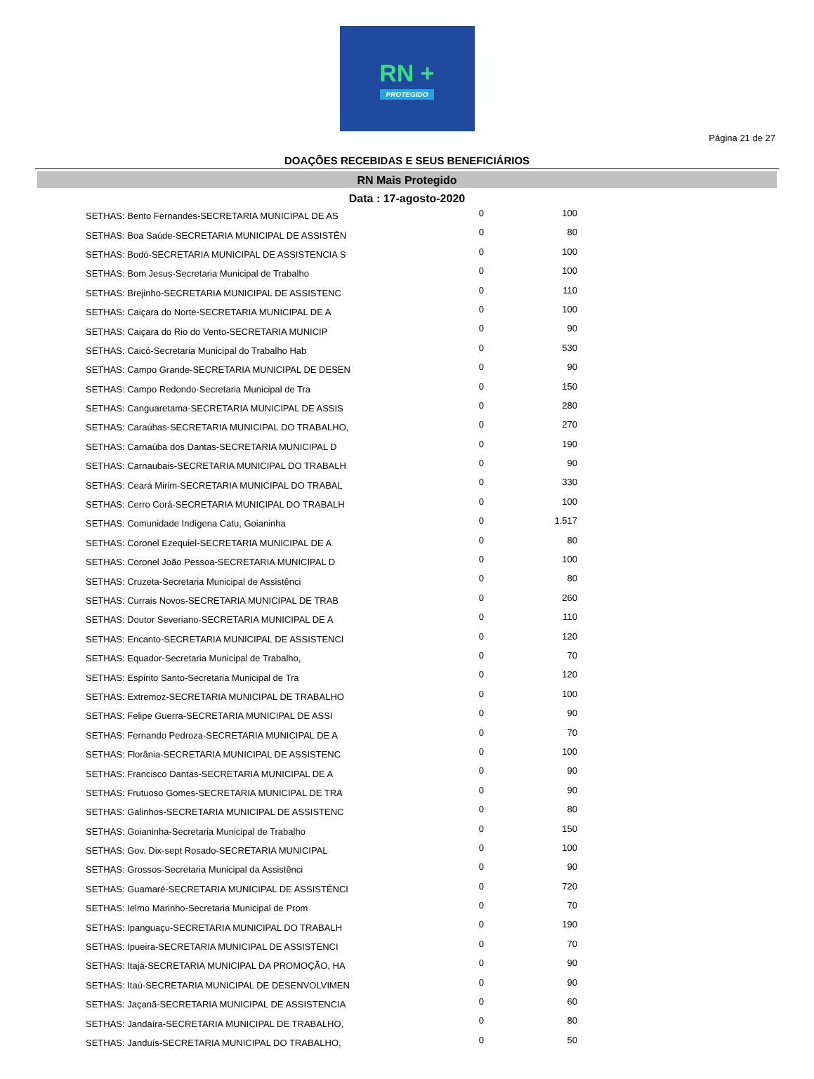RN +
PROTEGIDO
Página 21 de 27
DOAÇÕES RECEBIDAS E SEUS BENEFICIÁRIOS
RN Mais Protegido
Data : 17-agosto-2020
| SETHAS: Bento Fernandes-SECRETARIA MUNICIPAL DE AS | 0 | 100 |
| SETHAS: Boa Saúde-SECRETARIA MUNICIPAL DE ASSISTÊN | 0 | 80 |
| SETHAS: Bodó-SECRETARIA MUNICIPAL DE ASSISTENCIA S | 0 | 100 |
| SETHAS: Bom Jesus-Secretaria Municipal de Trabalho | 0 | 100 |
| SETHAS: Brejinho-SECRETARIA MUNICIPAL DE ASSISTENC | 0 | 110 |
| SETHAS: Caiçara do Norte-SECRETARIA MUNICIPAL DE A | 0 | 100 |
| SETHAS: Caiçara do Rio do Vento-SECRETARIA MUNICIP | 0 | 90 |
| SETHAS: Caicó-Secretaria Municipal do Trabalho Hab | 0 | 530 |
| SETHAS: Campo Grande-SECRETARIA MUNICIPAL DE DESEN | 0 | 90 |
| SETHAS: Campo Redondo-Secretaria Municipal de Tra | 0 | 150 |
| SETHAS: Canguaretama-SECRETARIA MUNICIPAL DE ASSIS | 0 | 280 |
| SETHAS: Caraúbas-SECRETARIA MUNICIPAL DO TRABALHO, | 0 | 270 |
| SETHAS: Carnaúba dos Dantas-SECRETARIA MUNICIPAL D | 0 | 190 |
| SETHAS: Carnaubais-SECRETARIA MUNICIPAL DO TRABALH | 0 | 90 |
| SETHAS: Ceará Mirim-SECRETARIA MUNICIPAL DO TRABAL | 0 | 330 |
| SETHAS: Cerro Corá-SECRETARIA MUNICIPAL DO TRABALH | 0 | 100 |
| SETHAS: Comunidade Indígena Catu, Goianinha | 0 | 1.517 |
| SETHAS: Coronel Ezequiel-SECRETARIA MUNICIPAL DE A | 0 | 80 |
| SETHAS: Coronel João Pessoa-SECRETARIA MUNICIPAL D | 0 | 100 |
| SETHAS: Cruzeta-Secretaria Municipal de Assistênci | 0 | 80 |
| SETHAS: Currais Novos-SECRETARIA MUNICIPAL DE TRAB | 0 | 260 |
| SETHAS: Doutor Severiano-SECRETARIA MUNICIPAL DE A | 0 | 110 |
| SETHAS: Encanto-SECRETARIA MUNICIPAL DE ASSISTENCI | 0 | 120 |
| SETHAS: Equador-Secretaria Municipal de Trabalho, | 0 | 70 |
| SETHAS: Espírito Santo-Secretaria Municipal de Tra | 0 | 120 |
| SETHAS: Extremoz-SECRETARIA MUNICIPAL DE TRABALHO | 0 | 100 |
| SETHAS: Felipe Guerra-SECRETARIA MUNICIPAL DE ASSI | 0 | 90 |
| SETHAS: Fernando Pedroza-SECRETARIA MUNICIPAL DE A | 0 | 70 |
| SETHAS: Florânia-SECRETARIA MUNICIPAL DE ASSISTENC | 0 | 100 |
| SETHAS: Francisco Dantas-SECRETARIA MUNICIPAL DE A | 0 | 90 |
| SETHAS: Frutuoso Gomes-SECRETARIA MUNICIPAL DE TRA | 0 | 90 |
| SETHAS: Galinhos-SECRETARIA MUNICIPAL DE ASSISTENC | 0 | 80 |
| SETHAS: Goianinha-Secretaria Municipal de Trabalho | 0 | 150 |
| SETHAS: Gov. Dix-sept Rosado-SECRETARIA MUNICIPAL | 0 | 100 |
| SETHAS: Grossos-Secretaria Municipal da Assistênci | 0 | 90 |
| SETHAS: Guamaré-SECRETARIA MUNICIPAL DE ASSISTÊNCI | 0 | 720 |
| SETHAS: Ielmo Marinho-Secretaria Municipal de Prom | 0 | 70 |
| SETHAS: Ipanguaçu-SECRETARIA MUNICIPAL DO TRABALH | 0 | 190 |
| SETHAS: Ipueira-SECRETARIA MUNICIPAL DE ASSISTENCI | 0 | 70 |
| SETHAS: Itajá-SECRETARIA MUNICIPAL DA PROMOÇÃO, HA | 0 | 90 |
| SETHAS: Itaú-SECRETARIA MUNICIPAL DE DESENVOLVIMEN | 0 | 90 |
| SETHAS: Jaçanã-SECRETARIA MUNICIPAL DE ASSISTENCIA | 0 | 60 |
| SETHAS: Jandaíra-SECRETARIA MUNICIPAL DE TRABALHO, | 0 | 80 |
| SETHAS: Janduís-SECRETARIA MUNICIPAL DO TRABALHO, | 0 | 50 |